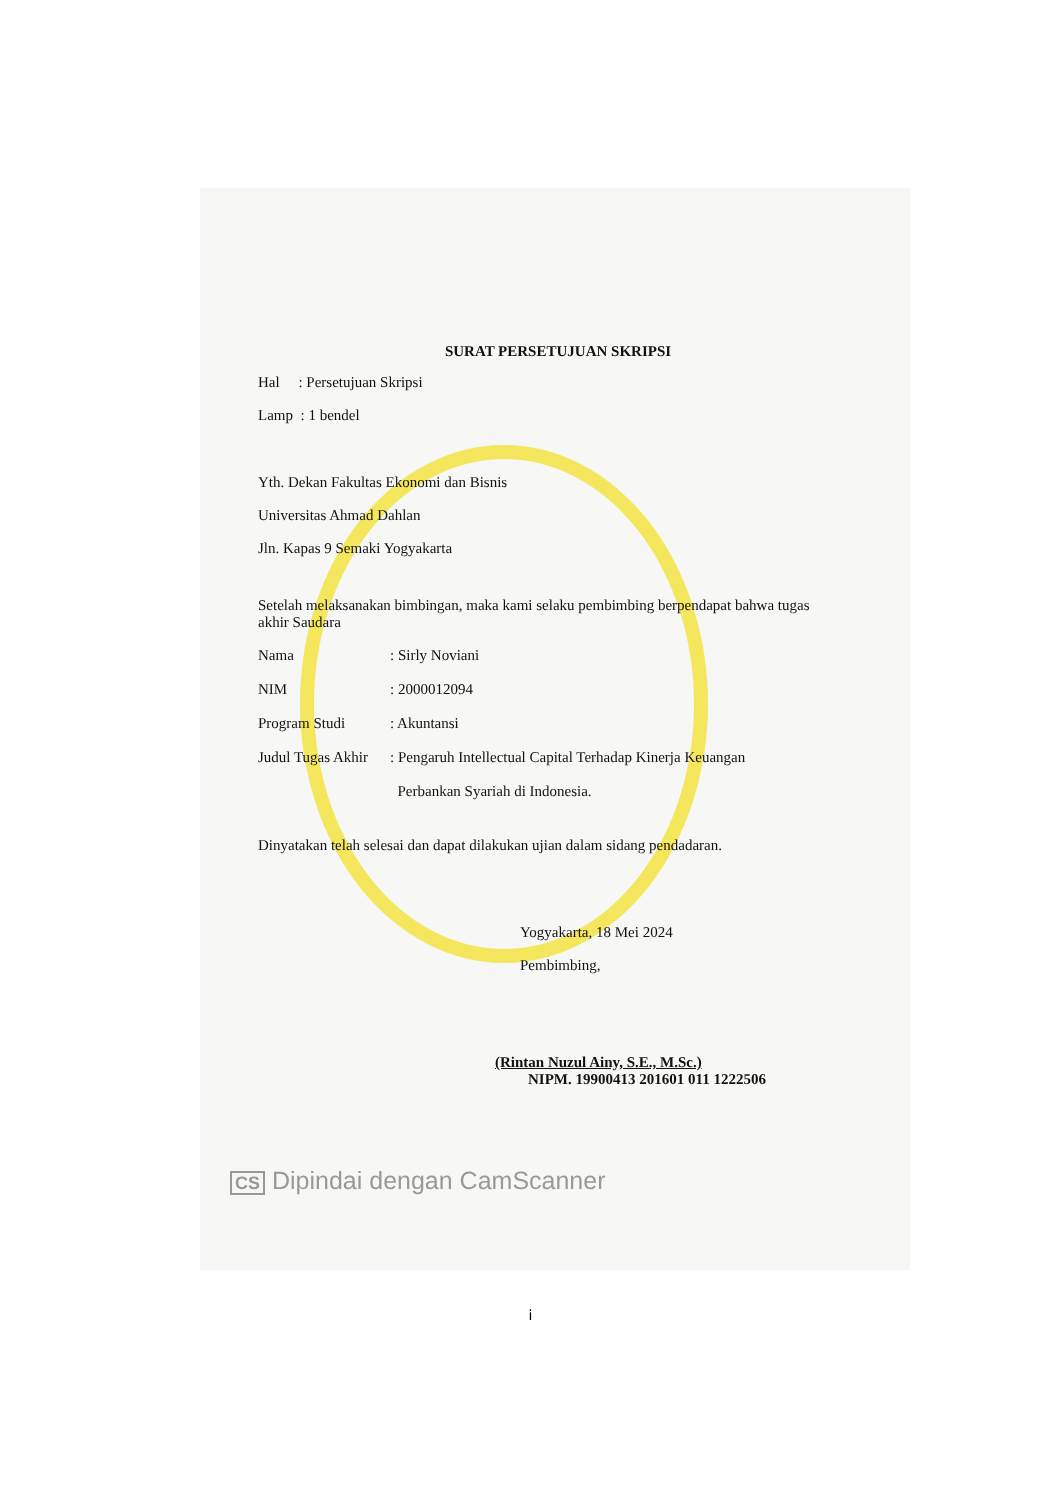SURAT PERSETUJUAN SKRIPSI
Hal : Persetujuan Skripsi
Lamp : 1 bendel
Yth. Dekan Fakultas Ekonomi dan Bisnis
Universitas Ahmad Dahlan
Jln. Kapas 9 Semaki Yogyakarta
Setelah melaksanakan bimbingan, maka kami selaku pembimbing berpendapat bahwa tugas akhir Saudara
| Nama | : Sirly Noviani |
| NIM | : 2000012094 |
| Program Studi | : Akuntansi |
| Judul Tugas Akhir | : Pengaruh Intellectual Capital Terhadap Kinerja Keuangan Perbankan Syariah di Indonesia. |
Dinyatakan telah selesai dan dapat dilakukan ujian dalam sidang pendadaran.
Yogyakarta, 18 Mei 2024
Pembimbing,
(Rintan Nuzul Ainy, S.E., M.Sc.)
NIPM. 19900413 201601 011 1222506
CS Dipindai dengan CamScanner
i